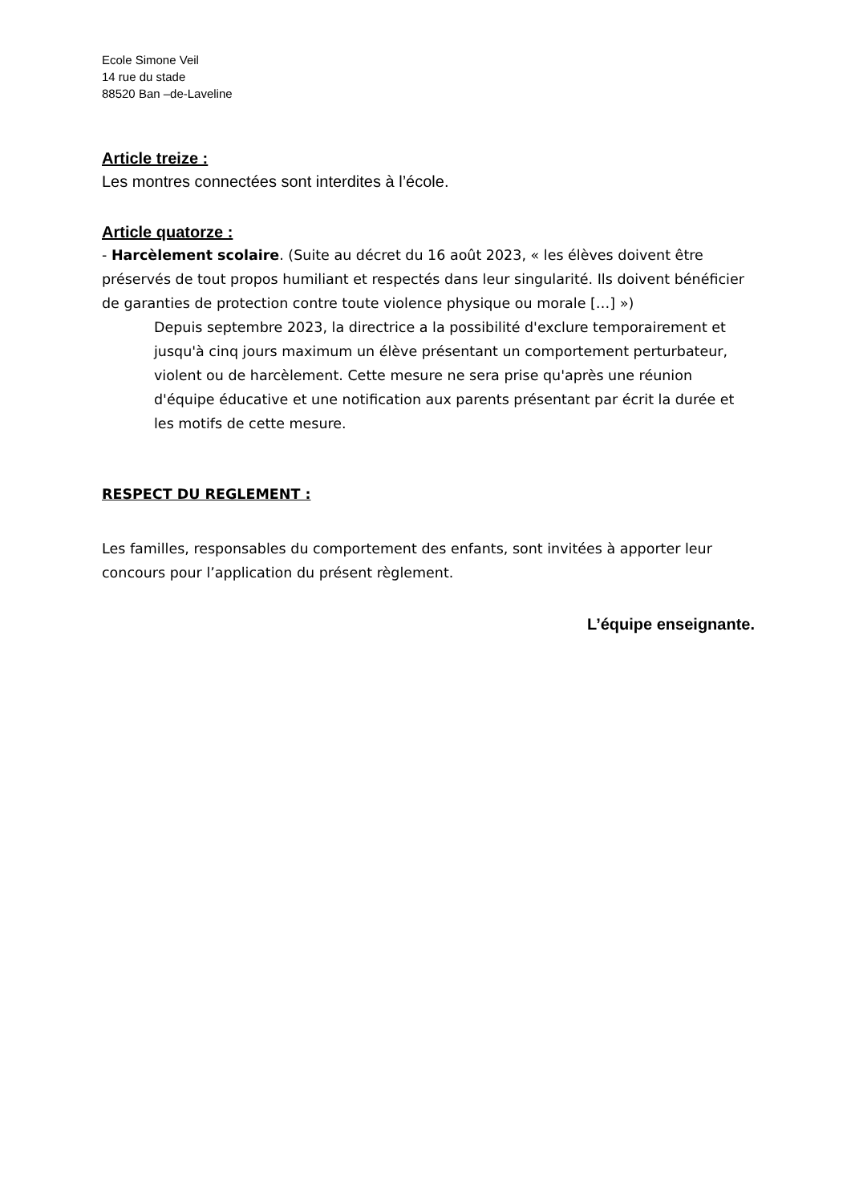Ecole Simone Veil
14 rue du stade
88520 Ban –de-Laveline
Article treize :
Les montres connectées sont interdites à l’école.
Article quatorze :
- Harcèlement scolaire. (Suite au décret du 16 août 2023, « les élèves doivent être préservés de tout propos humiliant et respectés dans leur singularité. Ils doivent bénéficier de garanties de protection contre toute violence physique ou morale […] »)
Depuis septembre 2023, la directrice a la possibilité d'exclure temporairement et jusqu'à cinq jours maximum un élève présentant un comportement perturbateur, violent ou de harcèlement. Cette mesure ne sera prise qu'après une réunion d'équipe éducative et une notification aux parents présentant par écrit la durée et les motifs de cette mesure.
RESPECT DU REGLEMENT :
Les familles, responsables du comportement des enfants, sont invitées à apporter leur concours pour l’application du présent règlement.
L’équipe enseignante.